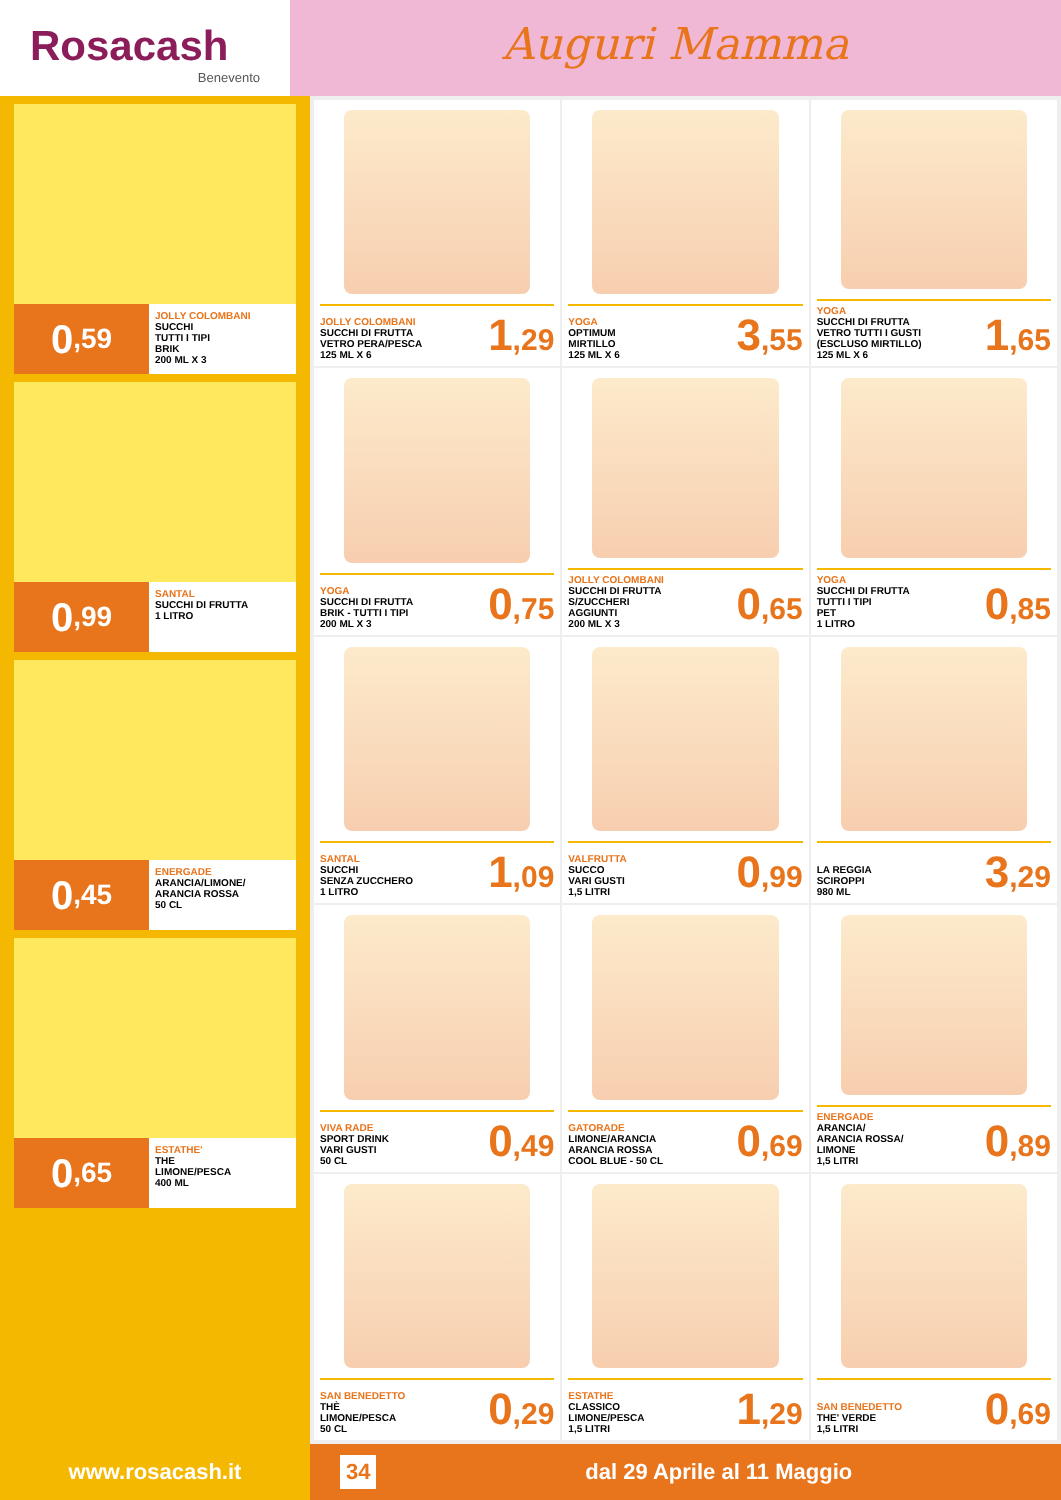Rosacash
Benevento
Auguri Mamma
0,59
JOLLY COLOMBANI
SUCCHI
TUTTI I TIPI
BRIK
200 ML X 3
0,99
SANTAL
SUCCHI DI FRUTTA
1 LITRO
0,45
ENERGADE
ARANCIA/LIMONE/
ARANCIA ROSSA
50 CL
0,65
ESTATHE'
THE
LIMONE/PESCA
400 ML
JOLLY COLOMBANI
SUCCHI DI FRUTTA
VETRO PERA/PESCA
125 ML X 6
1,29
YOGA
OPTIMUM
MIRTILLO
125 ML X 6
3,55
YOGA
SUCCHI DI FRUTTA
VETRO TUTTI I GUSTI
(ESCLUSO MIRTILLO)
125 ML X 6
1,65
YOGA
SUCCHI DI FRUTTA
BRIK - TUTTI I TIPI
200 ML X 3
0,75
JOLLY COLOMBANI
SUCCHI DI FRUTTA
S/ZUCCHERI
AGGIUNTI
200 ML X 3
0,65
YOGA
SUCCHI DI FRUTTA
TUTTI I TIPI
PET
1 LITRO
0,85
SANTAL
SUCCHI
SENZA ZUCCHERO
1 LITRO
1,09
VALFRUTTA
SUCCO
VARI GUSTI
1,5 LITRI
0,99
LA REGGIA
SCIROPPI
980 ML
3,29
VIVA RADE
SPORT DRINK
VARI GUSTI
50 CL
0,49
GATORADE
LIMONE/ARANCIA
ARANCIA ROSSA
COOL BLUE - 50 CL
0,69
ENERGADE
ARANCIA/
ARANCIA ROSSA/
LIMONE
1,5 LITRI
0,89
SAN BENEDETTO
THÈ
LIMONE/PESCA
50 CL
0,29
ESTATHE
CLASSICO
LIMONE/PESCA
1,5 LITRI
1,29
SAN BENEDETTO
THE' VERDE
1,5 LITRI
0,69
www.rosacash.it
34 dal 29 Aprile al 11 Maggio